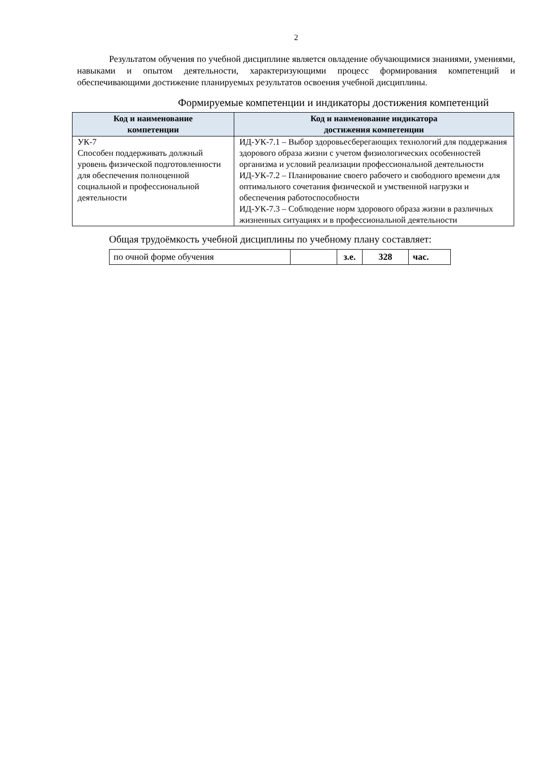2
Результатом обучения по учебной дисциплине является овладение обучающимися знаниями, умениями, навыками и опытом деятельности, характеризующими процесс формирования компетенций и обеспечивающими достижение планируемых результатов освоения учебной дисциплины.
Формируемые компетенции и индикаторы достижения компетенций
| Код и наименование компетенции | Код и наименование индикатора достижения компетенции |
| --- | --- |
| УК-7 Способен поддерживать должный уровень физической подготовленности для обеспечения полноценной социальной и профессиональной деятельности | ИД-УК-7.1 – Выбор здоровьесберегающих технологий для поддержания здорового образа жизни с учетом физиологических особенностей организма и условий реализации профессиональной деятельности ИД-УК-7.2 – Планирование своего рабочего и свободного времени для оптимального сочетания физической и умственной нагрузки и обеспечения работоспособности ИД-УК-7.3 – Соблюдение норм здорового образа жизни в различных жизненных ситуациях и в профессиональной деятельности |
Общая трудоёмкость учебной дисциплины по учебному плану составляет:
| по очной форме обучения | | з.е. | 328 | час. |